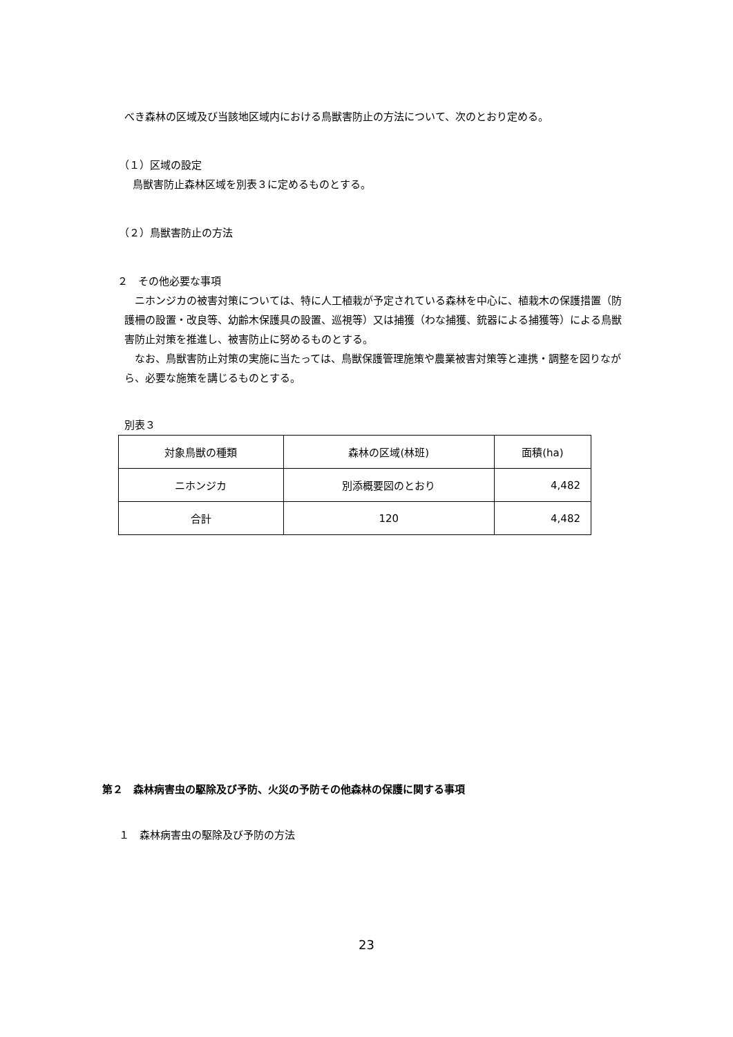べき森林の区域及び当該地区域内における鳥獣害防止の方法について、次のとおり定める。
（１）区域の設定
鳥獣害防止森林区域を別表３に定めるものとする。
（２）鳥獣害防止の方法
２　その他必要な事項
ニホンジカの被害対策については、特に人工植栽が予定されている森林を中心に、植栽木の保護措置（防護柵の設置・改良等、幼齢木保護具の設置、巡視等）又は捕獲（わな捕獲、銃器による捕獲等）による鳥獣害防止対策を推進し、被害防止に努めるものとする。
なお、鳥獣害防止対策の実施に当たっては、鳥獣保護管理施策や農業被害対策等と連携・調整を図りながら、必要な施策を講じるものとする。
別表３
| 対象鳥獣の種類 | 森林の区域(林班) | 面積(ha) |
| ニホンジカ | 別添概要図のとおり | 4,482 |
| 合計 | 120 | 4,482 |
第２　森林病害虫の駆除及び予防、火災の予防その他森林の保護に関する事項
１　森林病害虫の駆除及び予防の方法
23